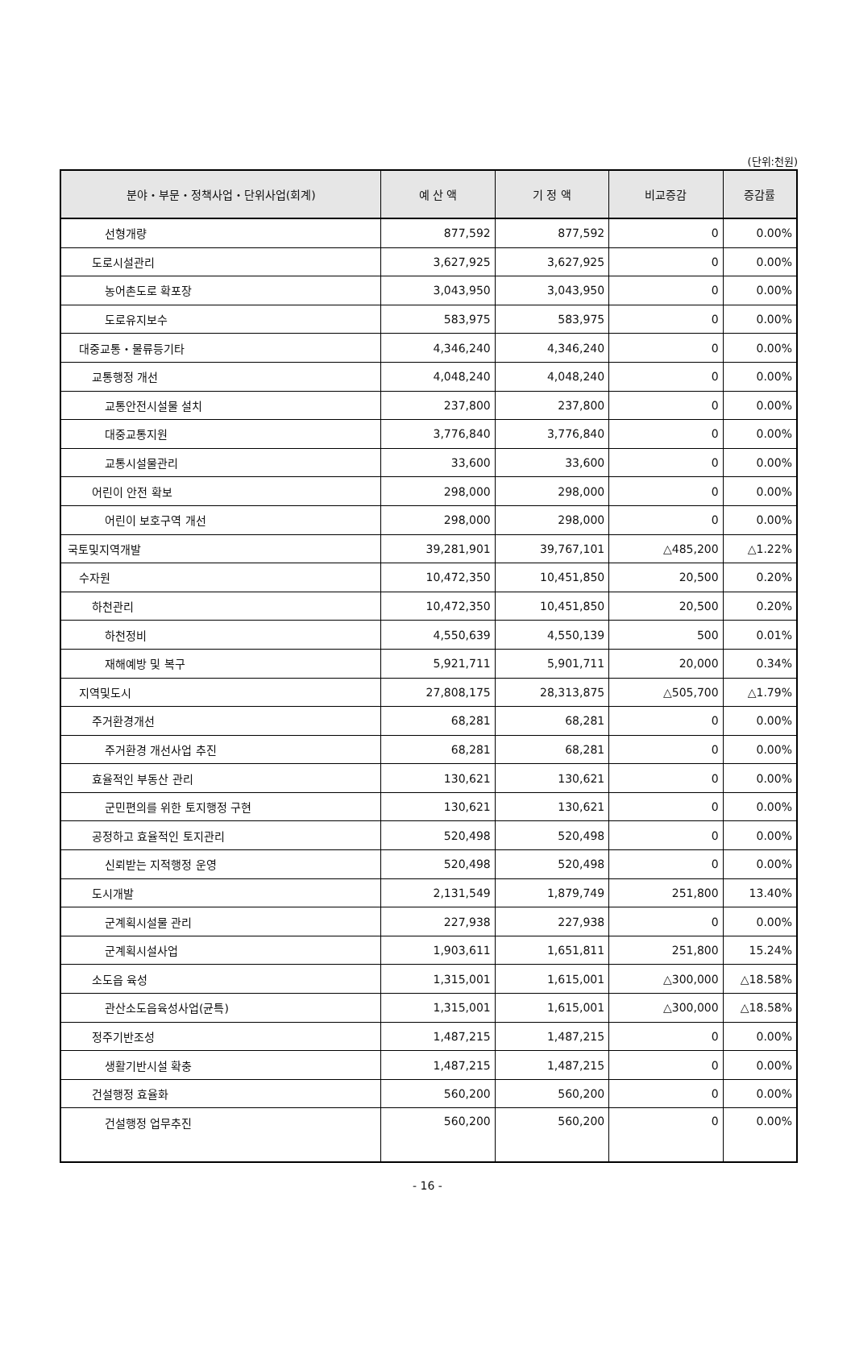(단위:천원)
| 분야・부문・정책사업・단위사업(회계) | 예 산 액 | 기 정 액 | 비교증감 | 증감률 |
| --- | --- | --- | --- | --- |
| 선형개량 | 877,592 | 877,592 | 0 | 0.00% |
| 도로시설관리 | 3,627,925 | 3,627,925 | 0 | 0.00% |
| 농어촌도로 확포장 | 3,043,950 | 3,043,950 | 0 | 0.00% |
| 도로유지보수 | 583,975 | 583,975 | 0 | 0.00% |
| 대중교통・물류등기타 | 4,346,240 | 4,346,240 | 0 | 0.00% |
| 교통행정 개선 | 4,048,240 | 4,048,240 | 0 | 0.00% |
| 교통안전시설물 설치 | 237,800 | 237,800 | 0 | 0.00% |
| 대중교통지원 | 3,776,840 | 3,776,840 | 0 | 0.00% |
| 교통시설물관리 | 33,600 | 33,600 | 0 | 0.00% |
| 어린이 안전 확보 | 298,000 | 298,000 | 0 | 0.00% |
| 어린이 보호구역 개선 | 298,000 | 298,000 | 0 | 0.00% |
| 국토및지역개발 | 39,281,901 | 39,767,101 | △485,200 | △1.22% |
| 수자원 | 10,472,350 | 10,451,850 | 20,500 | 0.20% |
| 하천관리 | 10,472,350 | 10,451,850 | 20,500 | 0.20% |
| 하천정비 | 4,550,639 | 4,550,139 | 500 | 0.01% |
| 재해예방 및 복구 | 5,921,711 | 5,901,711 | 20,000 | 0.34% |
| 지역및도시 | 27,808,175 | 28,313,875 | △505,700 | △1.79% |
| 주거환경개선 | 68,281 | 68,281 | 0 | 0.00% |
| 주거환경 개선사업 추진 | 68,281 | 68,281 | 0 | 0.00% |
| 효율적인 부동산 관리 | 130,621 | 130,621 | 0 | 0.00% |
| 군민편의를 위한 토지행정 구현 | 130,621 | 130,621 | 0 | 0.00% |
| 공정하고 효율적인 토지관리 | 520,498 | 520,498 | 0 | 0.00% |
| 신뢰받는 지적행정 운영 | 520,498 | 520,498 | 0 | 0.00% |
| 도시개발 | 2,131,549 | 1,879,749 | 251,800 | 13.40% |
| 군계획시설물 관리 | 227,938 | 227,938 | 0 | 0.00% |
| 군계획시설사업 | 1,903,611 | 1,651,811 | 251,800 | 15.24% |
| 소도읍 육성 | 1,315,001 | 1,615,001 | △300,000 | △18.58% |
| 관산소도읍육성사업(균특) | 1,315,001 | 1,615,001 | △300,000 | △18.58% |
| 정주기반조성 | 1,487,215 | 1,487,215 | 0 | 0.00% |
| 생활기반시설 확충 | 1,487,215 | 1,487,215 | 0 | 0.00% |
| 건설행정 효율화 | 560,200 | 560,200 | 0 | 0.00% |
| 건설행정 업무추진 | 560,200 | 560,200 | 0 | 0.00% |
- 16 -